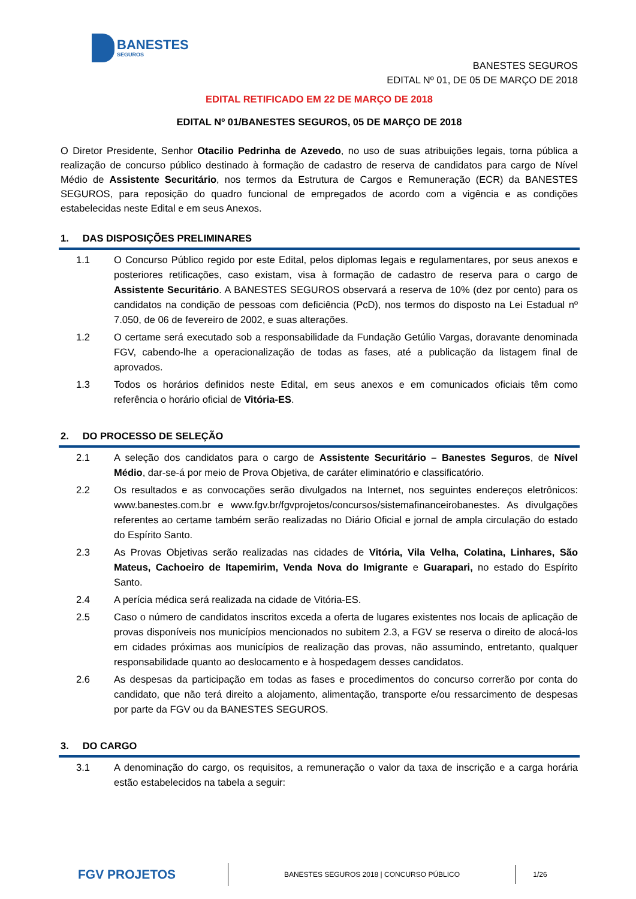BANESTES
SEGUROS
BANESTES SEGUROS
EDITAL Nº 01, DE 05 DE MARÇO DE 2018
EDITAL RETIFICADO EM 22 DE MARÇO DE 2018
EDITAL Nº 01/BANESTES SEGUROS, 05 DE MARÇO DE 2018
O Diretor Presidente, Senhor Otacilio Pedrinha de Azevedo, no uso de suas atribuições legais, torna pública a realização de concurso público destinado à formação de cadastro de reserva de candidatos para cargo de Nível Médio de Assistente Securitário, nos termos da Estrutura de Cargos e Remuneração (ECR) da BANESTES SEGUROS, para reposição do quadro funcional de empregados de acordo com a vigência e as condições estabelecidas neste Edital e em seus Anexos.
1. DAS DISPOSIÇÕES PRELIMINARES
1.1
O Concurso Público regido por este Edital, pelos diplomas legais e regulamentares, por seus anexos e posteriores retificações, caso existam, visa à formação de cadastro de reserva para o cargo de Assistente Securitário. A BANESTES SEGUROS observará a reserva de 10% (dez por cento) para os candidatos na condição de pessoas com deficiência (PcD), nos termos do disposto na Lei Estadual nº 7.050, de 06 de fevereiro de 2002, e suas alterações.
1.2
O certame será executado sob a responsabilidade da Fundação Getúlio Vargas, doravante denominada FGV, cabendo-lhe a operacionalização de todas as fases, até a publicação da listagem final de aprovados.
1.3
Todos os horários definidos neste Edital, em seus anexos e em comunicados oficiais têm como referência o horário oficial de Vitória-ES.
2. DO PROCESSO DE SELEÇÃO
2.1
A seleção dos candidatos para o cargo de Assistente Securitário – Banestes Seguros, de Nível Médio, dar-se-á por meio de Prova Objetiva, de caráter eliminatório e classificatório.
2.2
Os resultados e as convocações serão divulgados na Internet, nos seguintes endereços eletrônicos: www.banestes.com.br e www.fgv.br/fgvprojetos/concursos/sistemafinanceirobanestes. As divulgações referentes ao certame também serão realizadas no Diário Oficial e jornal de ampla circulação do estado do Espírito Santo.
2.3
As Provas Objetivas serão realizadas nas cidades de Vitória, Vila Velha, Colatina, Linhares, São Mateus, Cachoeiro de Itapemirim, Venda Nova do Imigrante e Guarapari, no estado do Espírito Santo.
2.4
A perícia médica será realizada na cidade de Vitória-ES.
2.5
Caso o número de candidatos inscritos exceda a oferta de lugares existentes nos locais de aplicação de provas disponíveis nos municípios mencionados no subitem 2.3, a FGV se reserva o direito de alocá-los em cidades próximas aos municípios de realização das provas, não assumindo, entretanto, qualquer responsabilidade quanto ao deslocamento e à hospedagem desses candidatos.
2.6
As despesas da participação em todas as fases e procedimentos do concurso correrão por conta do candidato, que não terá direito a alojamento, alimentação, transporte e/ou ressarcimento de despesas por parte da FGV ou da BANESTES SEGUROS.
3. DO CARGO
3.1
A denominação do cargo, os requisitos, a remuneração o valor da taxa de inscrição e a carga horária estão estabelecidos na tabela a seguir:
FGV PROJETOS
BANESTES SEGUROS 2018 | CONCURSO PÚBLICO
1/26